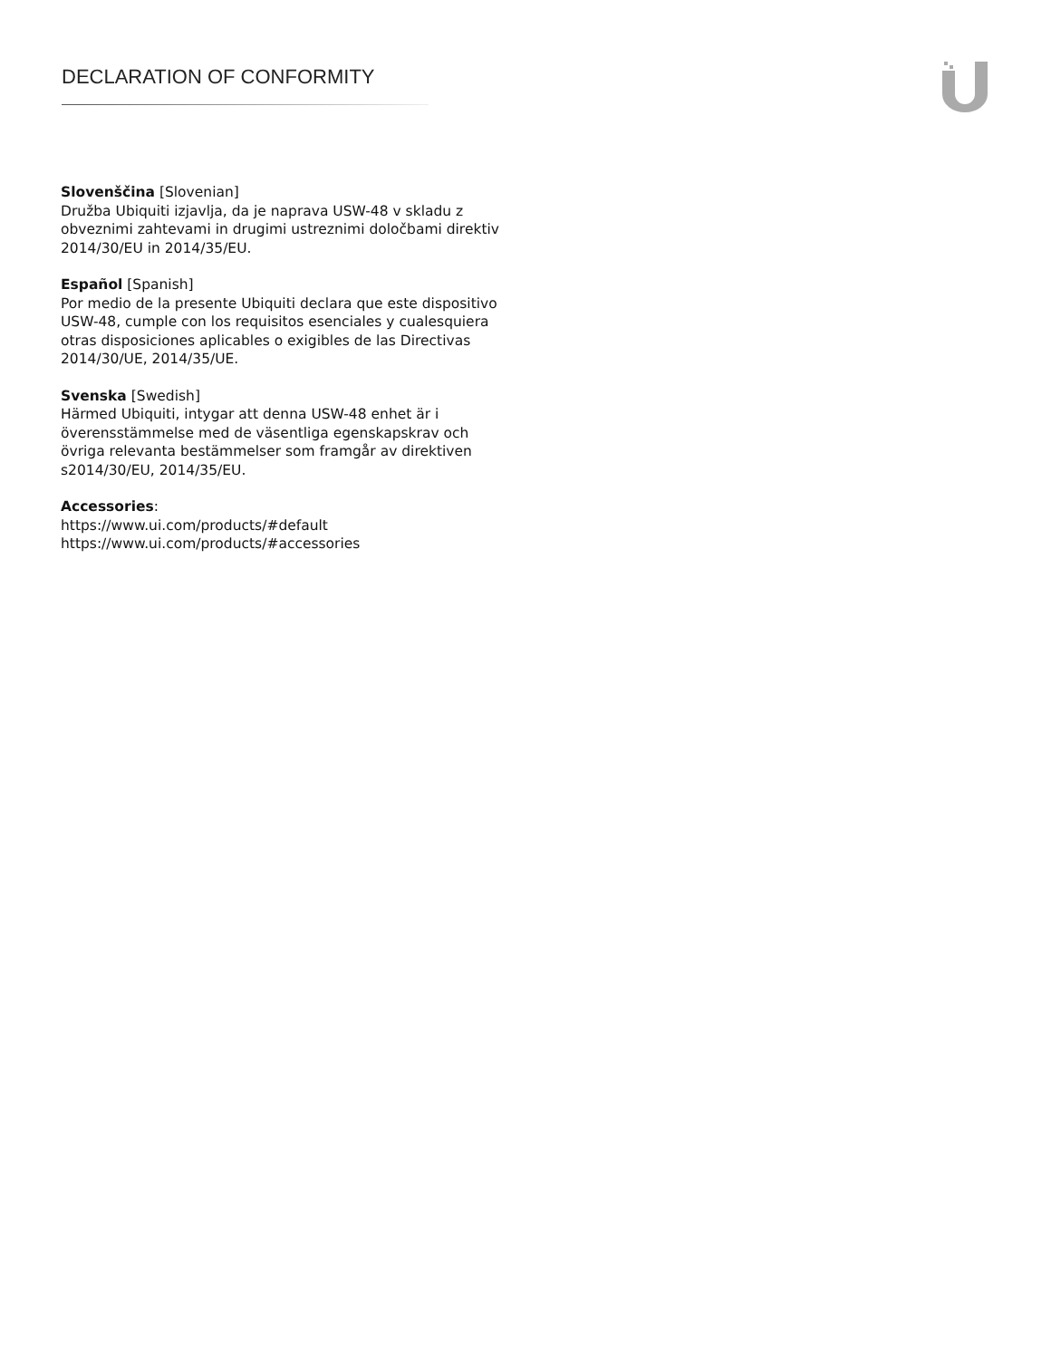DECLARATION OF CONFORMITY
Slovenščina [Slovenian]
Družba Ubiquiti izjavlja, da je naprava USW-48 v skladu z obveznimi zahtevami in drugimi ustreznimi določbami direktiv 2014/30/EU in 2014/35/EU.
Español [Spanish]
Por medio de la presente Ubiquiti declara que este dispositivo USW-48, cumple con los requisitos esenciales y cualesquiera otras disposiciones aplicables o exigibles de las Directivas 2014/30/UE, 2014/35/UE.
Svenska [Swedish]
Härmed Ubiquiti, intygar att denna USW-48 enhet är i överensstämmelse med de väsentliga egenskapskrav och övriga relevanta bestämmelser som framgår av direktiven s2014/30/EU, 2014/35/EU.
Accessories:
https://www.ui.com/products/#default
https://www.ui.com/products/#accessories